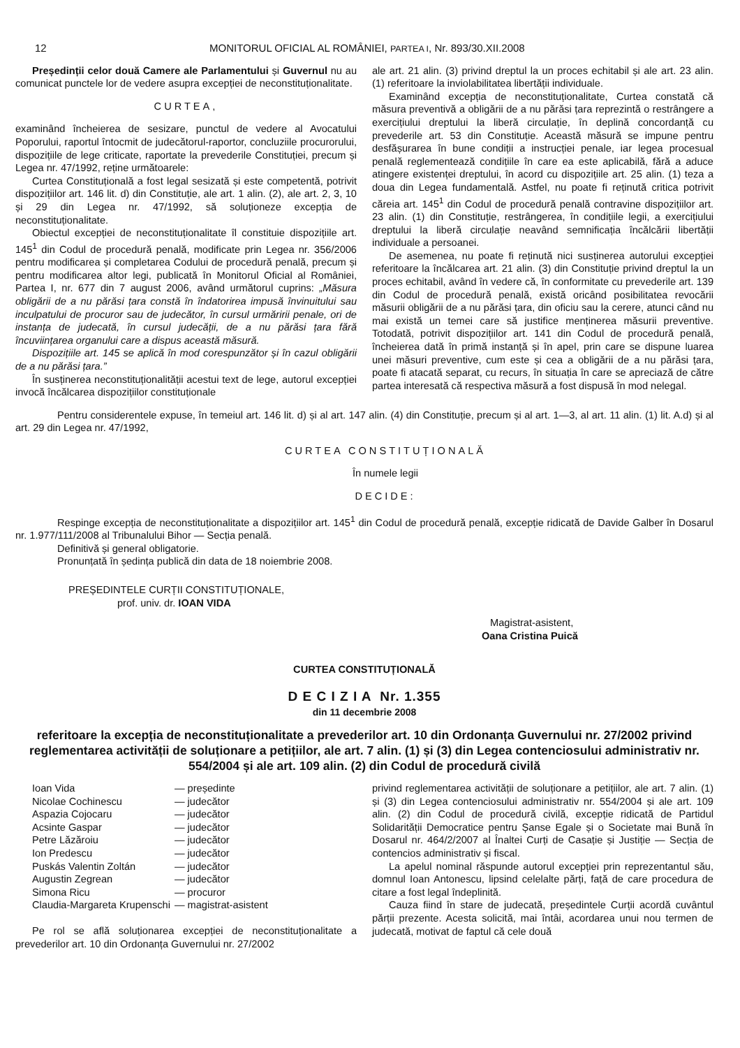12 MONITORUL OFICIAL AL ROMÂNIEI, PARTEA I, Nr. 893/30.XII.2008
Președinții celor două Camere ale Parlamentului și Guvernul nu au comunicat punctele lor de vedere asupra excepției de neconstituționalitate.
CURTEA,
examinând încheierea de sesizare, punctul de vedere al Avocatului Poporului, raportul întocmit de judecătorul-raportor, concluziile procurorului, dispozițiile de lege criticate, raportate la prevederile Constituției, precum și Legea nr. 47/1992, reține următoarele:
Curtea Constituțională a fost legal sesizată și este competentă, potrivit dispozițiilor art. 146 lit. d) din Constituție, ale art. 1 alin. (2), ale art. 2, 3, 10 și 29 din Legea nr. 47/1992, să soluționeze excepția de neconstituționalitate.
Obiectul excepției de neconstituționalitate îl constituie dispozițiile art. 145<sup>1</sup> din Codul de procedură penală, modificate prin Legea nr. 356/2006 pentru modificarea și completarea Codului de procedură penală, precum și pentru modificarea altor legi, publicată în Monitorul Oficial al României, Partea I, nr. 677 din 7 august 2006, având următorul cuprins: „Măsura obligării de a nu părăsi țara constă în îndatorirea impusă învinuitului sau inculpatului de procuror sau de judecător, în cursul urmăririi penale, ori de instanța de judecată, în cursul judecății, de a nu părăsi țara fără încuviințarea organului care a dispus această măsură.
Dispozițiile art. 145 se aplică în mod corespunzător și în cazul obligării de a nu părăsi țara.”
În susținerea neconstituționalității acestui text de lege, autorul excepției invocă încălcarea dispozițiilor constituționale
ale art. 21 alin. (3) privind dreptul la un proces echitabil și ale art. 23 alin. (1) referitoare la inviolabilitatea libertății individuale.
Examinând excepția de neconstituționalitate, Curtea constată că măsura preventivă a obligării de a nu părăsi țara reprezintă o restrângere a exercițiului dreptului la liberă circulație, în deplină concordanță cu prevederile art. 53 din Constituție. Această măsură se impune pentru desfășurarea în bune condiții a instrucției penale, iar legea procesual penală reglementează condițiile în care ea este aplicabilă, fără a aduce atingere existenței dreptului, în acord cu dispozițiile art. 25 alin. (1) teza a doua din Legea fundamentală. Astfel, nu poate fi reținută critica potrivit căreia art. 145<sup>1</sup> din Codul de procedură penală contravine dispozițiilor art. 23 alin. (1) din Constituție, restrângerea, în condițiile legii, a exercițiului dreptului la liberă circulație neavând semnificația încălcării libertății individuale a persoanei.
De asemenea, nu poate fi reținută nici susținerea autorului excepției referitoare la încălcarea art. 21 alin. (3) din Constituție privind dreptul la un proces echitabil, având în vedere că, în conformitate cu prevederile art. 139 din Codul de procedură penală, există oricând posibilitatea revocării măsurii obligării de a nu părăsi țara, din oficiu sau la cerere, atunci când nu mai există un temei care să justifice menținerea măsurii preventive. Totodată, potrivit dispozițiilor art. 141 din Codul de procedură penală, încheierea dată în primă instanță și în apel, prin care se dispune luarea unei măsuri preventive, cum este și cea a obligării de a nu părăsi țara, poate fi atacată separat, cu recurs, în situația în care se apreciază de către partea interesată că respectiva măsură a fost dispusă în mod nelegal.
Pentru considerentele expuse, în temeiul art. 146 lit. d) și al art. 147 alin. (4) din Constituție, precum și al art. 1—3, al art. 11 alin. (1) lit. A.d) și al art. 29 din Legea nr. 47/1992,
CURTEA CONSTITUȚIONALĂ
În numele legii
DECIDE:
Respinge excepția de neconstituționalitate a dispozițiilor art. 145<sup>1</sup> din Codul de procedură penală, excepție ridicată de Davide Galber în Dosarul nr. 1.977/111/2008 al Tribunalului Bihor — Secția penală.
Definitivă și general obligatorie.
Pronunțată în ședința publică din data de 18 noiembrie 2008.
PREȘEDINTELE CURȚII CONSTITUȚIONALE,
prof. univ. dr. IOAN VIDA
Magistrat-asistent,
Oana Cristina Puică
CURTEA CONSTITUȚIONALĂ
D E C I Z I A Nr. 1.355
din 11 decembrie 2008
referitoare la excepția de neconstituționalitate a prevederilor art. 10 din Ordonanța Guvernului nr. 27/2002 privind reglementarea activității de soluționare a petițiilor, ale art. 7 alin. (1) și (3) din Legea contenciosului administrativ nr. 554/2004 și ale art. 109 alin. (2) din Codul de procedură civilă
| Ioan Vida | — președinte |
| Nicolae Cochinescu | — judecător |
| Aspazia Cojocaru | — judecător |
| Acsinte Gaspar | — judecător |
| Petre Lăzăroiu | — judecător |
| Ion Predescu | — judecător |
| Puskás Valentin Zoltán | — judecător |
| Augustin Zegrean | — judecător |
| Simona Ricu | — procuror |
| Claudia-Margareta Krupenschi | — magistrat-asistent |
Pe rol se află soluționarea excepției de neconstituționalitate a prevederilor art. 10 din Ordonanța Guvernului nr. 27/2002
privind reglementarea activității de soluționare a petițiilor, ale art. 7 alin. (1) și (3) din Legea contenciosului administrativ nr. 554/2004 și ale art. 109 alin. (2) din Codul de procedură civilă, excepție ridicată de Partidul Solidarității Democratice pentru Șanse Egale și o Societate mai Bună în Dosarul nr. 464/2/2007 al Înaltei Curți de Casație și Justiție — Secția de contencios administrativ și fiscal.
La apelul nominal răspunde autorul excepției prin reprezentantul său, domnul Ioan Antonescu, lipsind celelalte părți, față de care procedura de citare a fost legal îndeplinită.
Cauza fiind în stare de judecată, președintele Curții acordă cuvântul părții prezente. Acesta solicită, mai întâi, acordarea unui nou termen de judecată, motivat de faptul că cele două